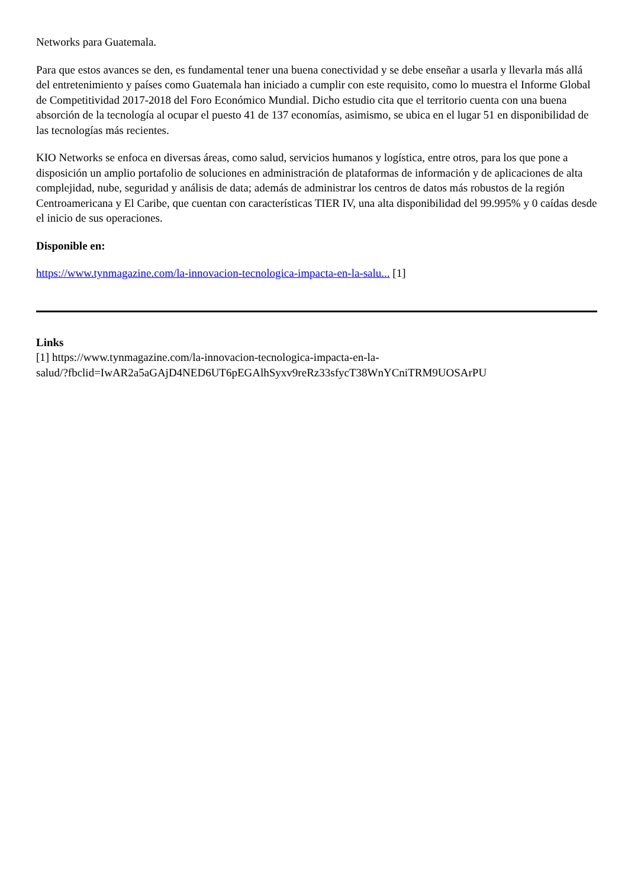Networks para Guatemala.
Para que estos avances se den, es fundamental tener una buena conectividad y se debe enseñar a usarla y llevarla más allá del entretenimiento y países como Guatemala han iniciado a cumplir con este requisito, como lo muestra el Informe Global de Competitividad 2017-2018 del Foro Económico Mundial. Dicho estudio cita que el territorio cuenta con una buena absorción de la tecnología al ocupar el puesto 41 de 137 economías, asimismo, se ubica en el lugar 51 en disponibilidad de las tecnologías más recientes.
KIO Networks se enfoca en diversas áreas, como salud, servicios humanos y logística, entre otros, para los que pone a disposición un amplio portafolio de soluciones en administración de plataformas de información y de aplicaciones de alta complejidad, nube, seguridad y análisis de data; además de administrar los centros de datos más robustos de la región Centroamericana y El Caribe, que cuentan con características TIER IV, una alta disponibilidad del 99.995% y 0 caídas desde el inicio de sus operaciones.
Disponible en:
https://www.tynmagazine.com/la-innovacion-tecnologica-impacta-en-la-salu... [1]
Links
[1] https://www.tynmagazine.com/la-innovacion-tecnologica-impacta-en-la-
salud/?fbclid=IwAR2a5aGAjD4NED6UT6pEGAlhSyxv9reRz33sfycT38WnYCniTRM9UOSArPU